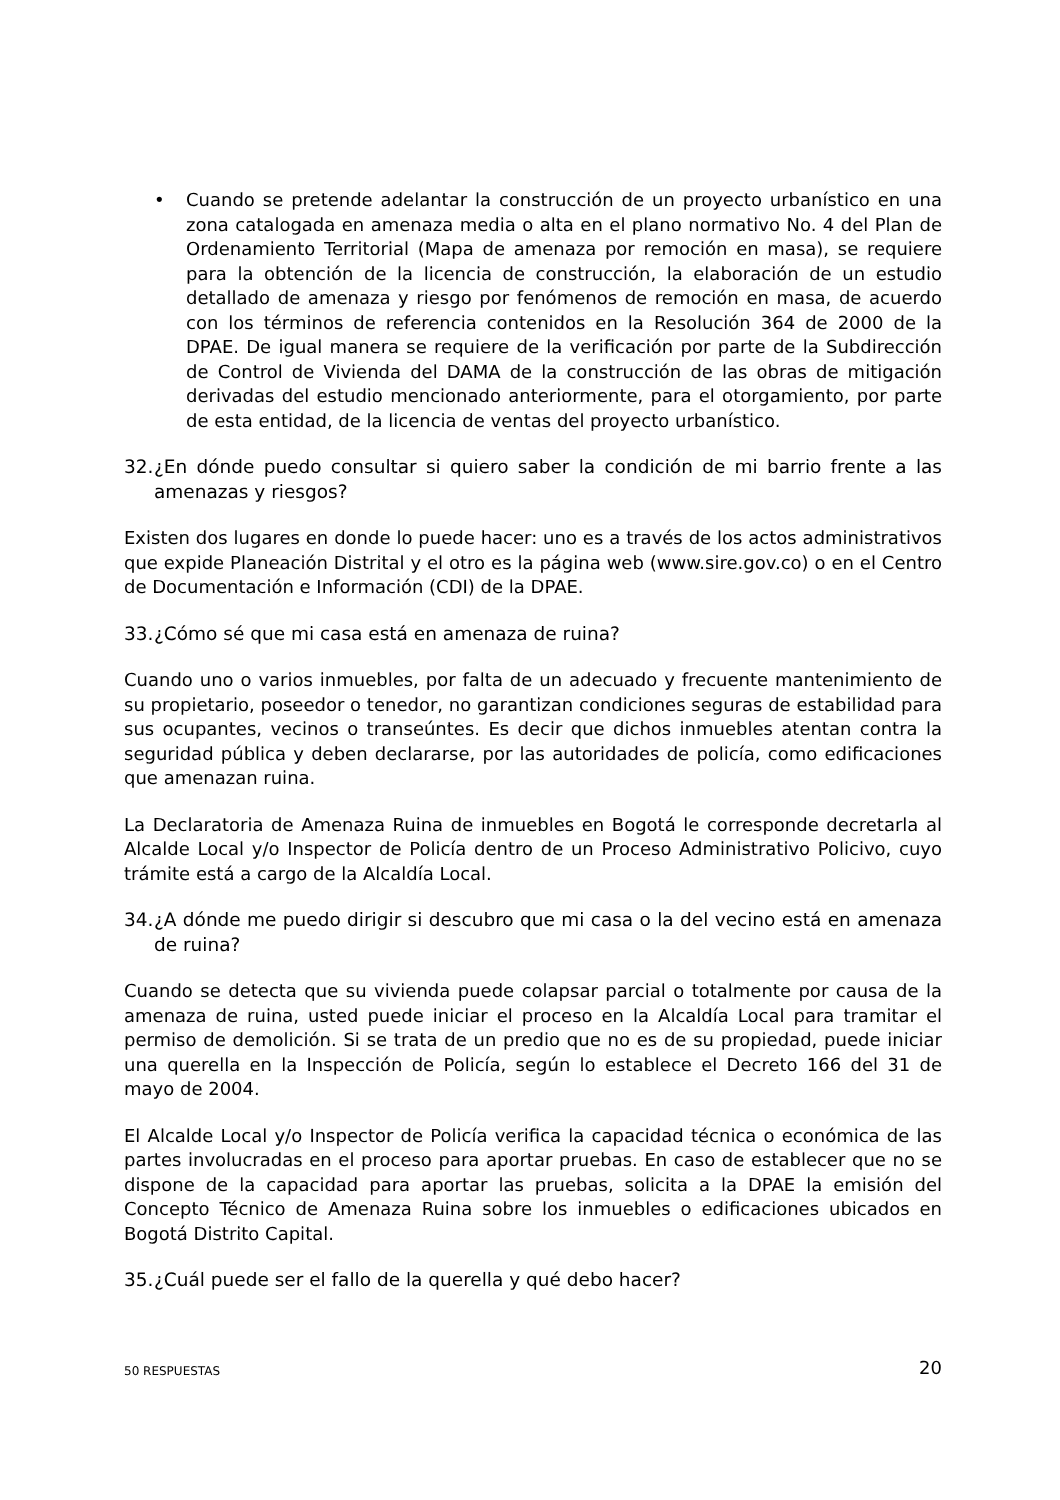• Cuando se pretende adelantar la construcción de un proyecto urbanístico en una zona catalogada en amenaza media o alta en el plano normativo No. 4 del Plan de Ordenamiento Territorial (Mapa de amenaza por remoción en masa), se requiere para la obtención de la licencia de construcción, la elaboración de un estudio detallado de amenaza y riesgo por fenómenos de remoción en masa, de acuerdo con los términos de referencia contenidos en la Resolución 364 de 2000 de la DPAE. De igual manera se requiere de la verificación por parte de la Subdirección de Control de Vivienda del DAMA de la construcción de las obras de mitigación derivadas del estudio mencionado anteriormente, para el otorgamiento, por parte de esta entidad, de la licencia de ventas del proyecto urbanístico.
32. ¿En dónde puedo consultar si quiero saber la condición de mi barrio frente a las amenazas y riesgos?
Existen dos lugares en donde lo puede hacer: uno es a través de los actos administrativos que expide Planeación Distrital y el otro es la página web (www.sire.gov.co) o en el Centro de Documentación e Información (CDI) de la DPAE.
33. ¿Cómo sé que mi casa está en amenaza de ruina?
Cuando uno o varios inmuebles, por falta de un adecuado y frecuente mantenimiento de su propietario, poseedor o tenedor, no garantizan condiciones seguras de estabilidad para sus ocupantes, vecinos o transeúntes. Es decir que dichos inmuebles atentan contra la seguridad pública y deben declararse, por las autoridades de policía, como edificaciones que amenazan ruina.
La Declaratoria de Amenaza Ruina de inmuebles en Bogotá le corresponde decretarla al Alcalde Local y/o Inspector de Policía dentro de un Proceso Administrativo Policivo, cuyo trámite está a cargo de la Alcaldía Local.
34. ¿A dónde me puedo dirigir si descubro que mi casa o la del vecino está en amenaza de ruina?
Cuando se detecta que su vivienda puede colapsar parcial o totalmente por causa de la amenaza de ruina, usted puede iniciar el proceso en la Alcaldía Local para tramitar el permiso de demolición. Si se trata de un predio que no es de su propiedad, puede iniciar una querella en la Inspección de Policía, según lo establece el Decreto 166 del 31 de mayo de 2004.
El Alcalde Local y/o Inspector de Policía verifica la capacidad técnica o económica de las partes involucradas en el proceso para aportar pruebas. En caso de establecer que no se dispone de la capacidad para aportar las pruebas, solicita a la DPAE la emisión del Concepto Técnico de Amenaza Ruina sobre los inmuebles o edificaciones ubicados en Bogotá Distrito Capital.
35. ¿Cuál puede ser el fallo de la querella y qué debo hacer?
50 RESPUESTAS 20